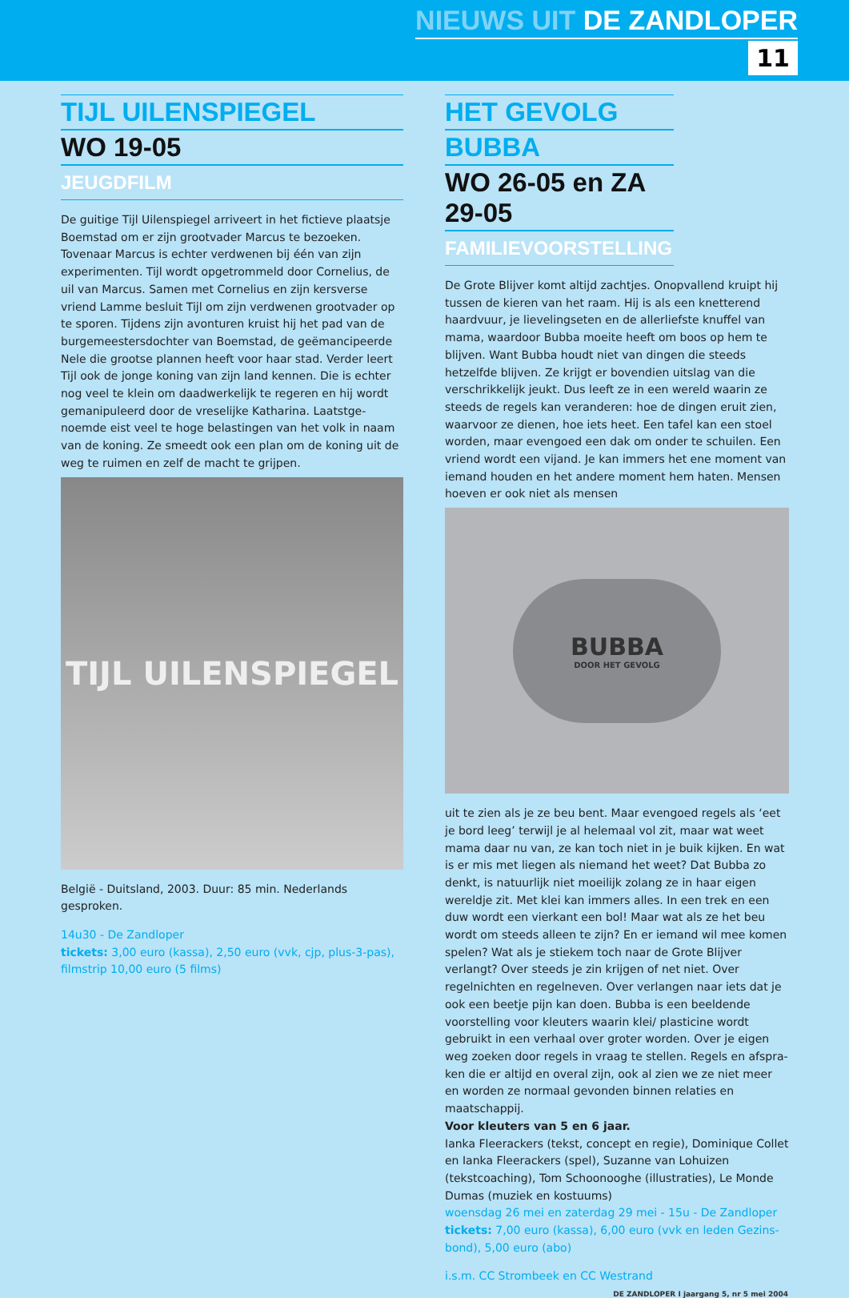NIEUWS UIT DE ZANDLOPER
11
TIJL UILENSPIEGEL
WO 19-05
JEUGDFILM
De guitige Tijl Uilenspiegel arriveert in het fictieve plaatsje Boemstad om er zijn grootvader Marcus te bezoeken. Tovenaar Marcus is echter verdwenen bij één van zijn experimenten. Tijl wordt opgetrommeld door Cornelius, de uil van Marcus. Samen met Cornelius en zijn kersverse vriend Lamme besluit Tijl om zijn verdwenen grootvader op te sporen. Tijdens zijn avonturen kruist hij het pad van de burgemeestersdochter van Boemstad, de geëmancipeerde Nele die grootse plannen heeft voor haar stad. Verder leert Tijl ook de jonge koning van zijn land kennen. Die is echter nog veel te klein om daadwerkelijk te regeren en hij wordt gemanipuleerd door de vreselijke Katharina. Laatstge­noemde eist veel te hoge belastingen van het volk in naam van de koning. Ze smeedt ook een plan om de koning uit de weg te ruimen en zelf de macht te grijpen.
TIJL UILENSPIEGEL
België - Duitsland, 2003. Duur: 85 min. Nederlands gesproken.
14u30 - De Zandloper
tickets: 3,00 euro (kassa), 2,50 euro (vvk, cjp, plus-3-pas), filmstrip 10,00 euro (5 films)
HET GEVOLG
BUBBA
WO 26-05 en ZA 29-05
FAMILIEVOORSTELLING
De Grote Blijver komt altijd zachtjes. Onopvallend kruipt hij tussen de kieren van het raam. Hij is als een knetterend haardvuur, je lievelingseten en de allerliefste knuffel van mama, waardoor Bubba moeite heeft om boos op hem te blijven. Want Bubba houdt niet van dingen die steeds hetzelfde blijven. Ze krijgt er bovendien uitslag van die verschrikkelijk jeukt. Dus leeft ze in een wereld waarin ze steeds de regels kan veranderen: hoe de dingen eruit zien, waarvoor ze dienen, hoe iets heet. Een tafel kan een stoel worden, maar evengoed een dak om onder te schuilen. Een vriend wordt een vijand. Je kan immers het ene moment van iemand houden en het andere moment hem haten. Mensen hoeven er ook niet als mensen
BUBBA
DOOR HET GEVOLG
uit te zien als je ze beu bent. Maar evengoed regels als ‘eet je bord leeg’ terwijl je al helemaal vol zit, maar wat weet mama daar nu van, ze kan toch niet in je buik kijken. En wat is er mis met liegen als niemand het weet? Dat Bubba zo denkt, is natuurlijk niet moeilijk zolang ze in haar eigen wereldje zit. Met klei kan immers alles. In een trek en een duw wordt een vierkant een bol! Maar wat als ze het beu wordt om steeds alleen te zijn? En er iemand wil mee komen spelen? Wat als je stiekem toch naar de Grote Blijver verlangt? Over steeds je zin krijgen of net niet. Over regelnichten en regelne­ven. Over verlangen naar iets dat je ook een beetje pijn kan doen. Bubba is een beeldende voorstelling voor kleuters waarin klei/ plasticine wordt gebruikt in een verhaal over groter worden. Over je eigen weg zoeken door regels in vraag te stellen. Regels en afspra­ken die er altijd en overal zijn, ook al zien we ze niet meer en worden ze normaal gevonden binnen relaties en maatschappij.
Voor kleuters van 5 en 6 jaar.
Ianka Fleerackers (tekst, concept en regie), Dominique Collet en Ianka Fleerackers (spel), Suzanne van Lohuizen (tekstcoaching), Tom Schoonooghe (illustraties), Le Monde Dumas (muziek en kostuums)
woensdag 26 mei en zaterdag 29 mei - 15u - De Zandloper
tickets: 7,00 euro (kassa), 6,00 euro (vvk en leden Gezins­bond), 5,00 euro (abo)
i.s.m. CC Strombeek en CC Westrand
DE ZANDLOPER I jaargang 5, nr 5 mei 2004